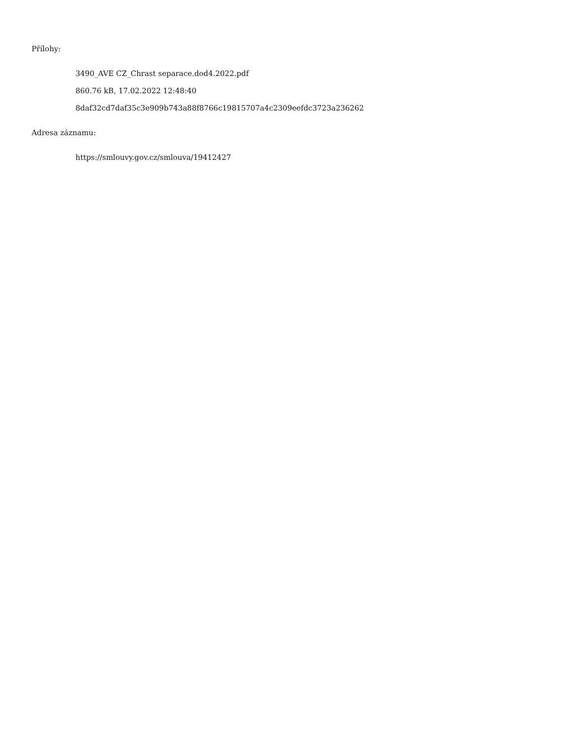Přílohy:
3490_AVE CZ_Chrast separace.dod4.2022.pdf
860.76 kB, 17.02.2022 12:48:40
8daf32cd7daf35c3e909b743a88f8766c19815707a4c2309eefdc3723a236262
Adresa záznamu:
https://smlouvy.gov.cz/smlouva/19412427